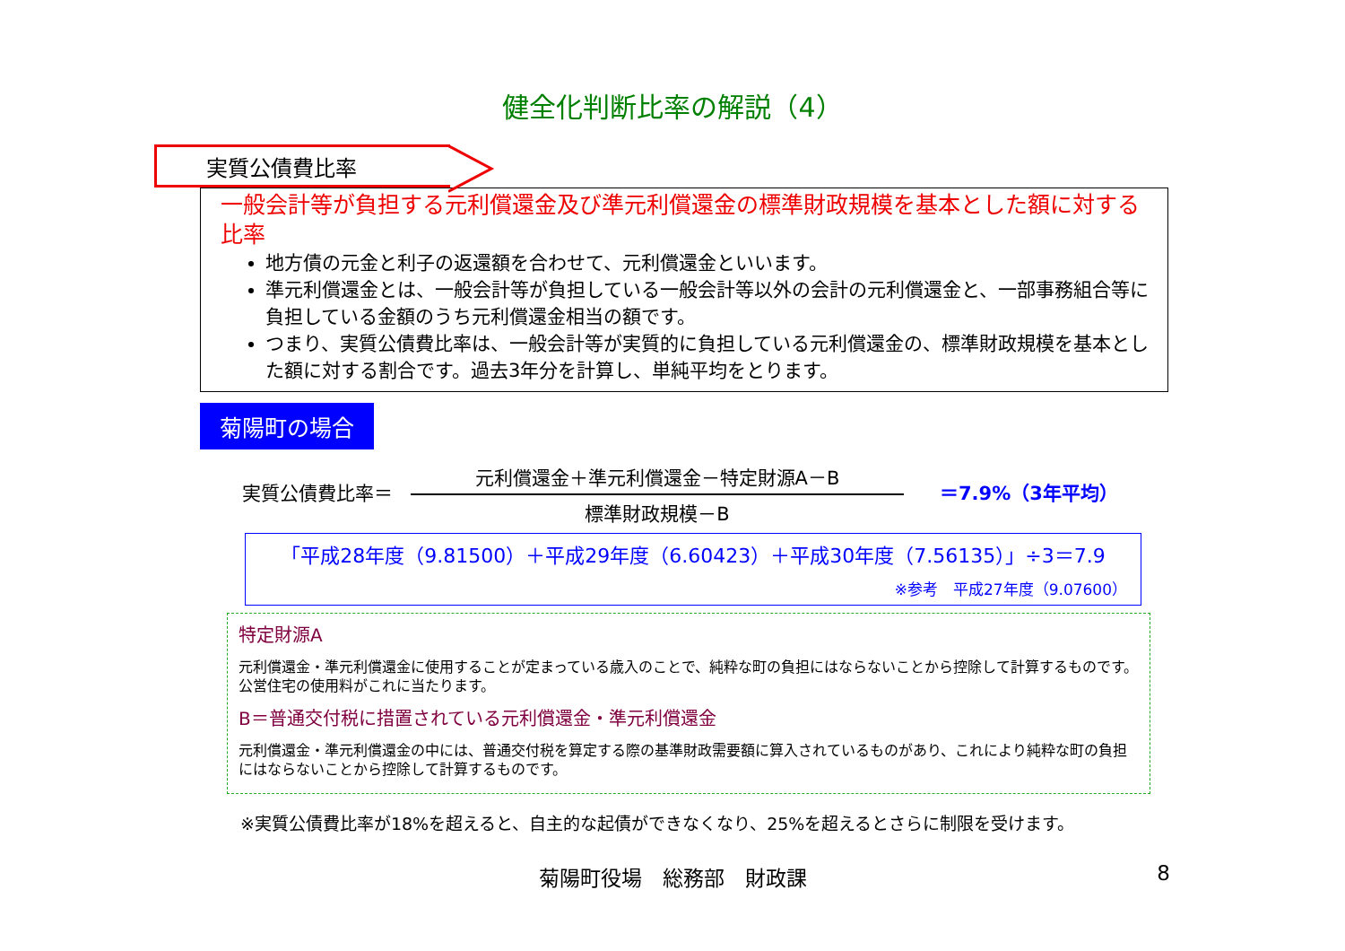健全化判断比率の解説（4）
実質公債費比率
一般会計等が負担する元利償還金及び準元利償還金の標準財政規模を基本とした額に対する比率
地方債の元金と利子の返還額を合わせて、元利償還金といいます。
準元利償還金とは、一般会計等が負担している一般会計等以外の会計の元利償還金と、一部事務組合等に負担している金額のうち元利償還金相当の額です。
つまり、実質公債費比率は、一般会計等が実質的に負担している元利償還金の、標準財政規模を基本とした額に対する割合です。過去3年分を計算し、単純平均をとります。
菊陽町の場合
実質公債費比率＝
元利償還金＋準元利償還金－特定財源A－B
標準財政規模－B
＝7.9%（3年平均）
「平成28年度（9.81500）＋平成29年度（6.60423）＋平成30年度（7.56135）」÷3＝7.9
※参考　平成27年度（9.07600）
特定財源A
元利償還金・準元利償還金に使用することが定まっている歳入のことで、純粋な町の負担にはならないことから控除して計算するものです。公営住宅の使用料がこれに当たります。
B＝普通交付税に措置されている元利償還金・準元利償還金
元利償還金・準元利償還金の中には、普通交付税を算定する際の基準財政需要額に算入されているものがあり、これにより純粋な町の負担にはならないことから控除して計算するものです。
※実質公債費比率が18%を超えると、自主的な起債ができなくなり、25%を超えるとさらに制限を受けます。
菊陽町役場　総務部　財政課 8